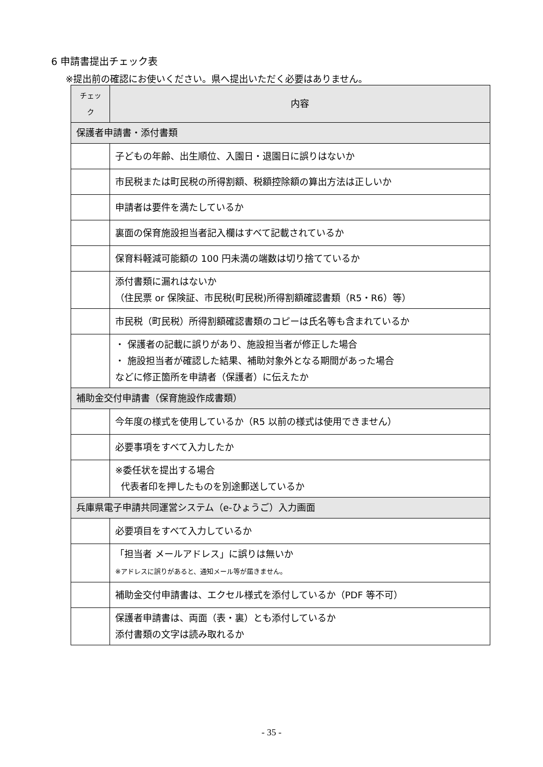6 申請書提出チェック表
※提出前の確認にお使いください。県へ提出いただく必要はありません。
| チェック | 内容 |
| --- | --- |
| 保護者申請書・添付書類 | |
| | 子どもの年齢、出生順位、入園日・退園日に誤りはないか |
| | 市民税または町民税の所得割額、税額控除額の算出方法は正しいか |
| | 申請者は要件を満たしているか |
| | 裏面の保育施設担当者記入欄はすべて記載されているか |
| | 保育料軽減可能額の 100 円未満の端数は切り捨てているか |
| | 添付書類に漏れはないか （住民票 or 保険証、市民税(町民税)所得割額確認書類（R5・R6）等） |
| | 市民税（町民税）所得割額確認書類のコピーは氏名等も含まれているか |
| | ・ 保護者の記載に誤りがあり、施設担当者が修正した場合 ・ 施設担当者が確認した結果、補助対象外となる期間があった場合 などに修正箇所を申請者（保護者）に伝えたか |
| 補助金交付申請書（保育施設作成書類） | |
| | 今年度の様式を使用しているか（R5 以前の様式は使用できません） |
| | 必要事項をすべて入力したか |
| | ※委任状を提出する場合 代表者印を押したものを別途郵送しているか |
| 兵庫県電子申請共同運営システム（e-ひょうご）入力画面 | |
| | 必要項目をすべて入力しているか |
| | 「担当者 メールアドレス」に誤りは無いか ※アドレスに誤りがあると、通知メール等が届きません。 |
| | 補助金交付申請書は、エクセル様式を添付しているか（PDF 等不可） |
| | 保護者申請書は、両面（表・裏）とも添付しているか 添付書類の文字は読み取れるか |
- 35 -